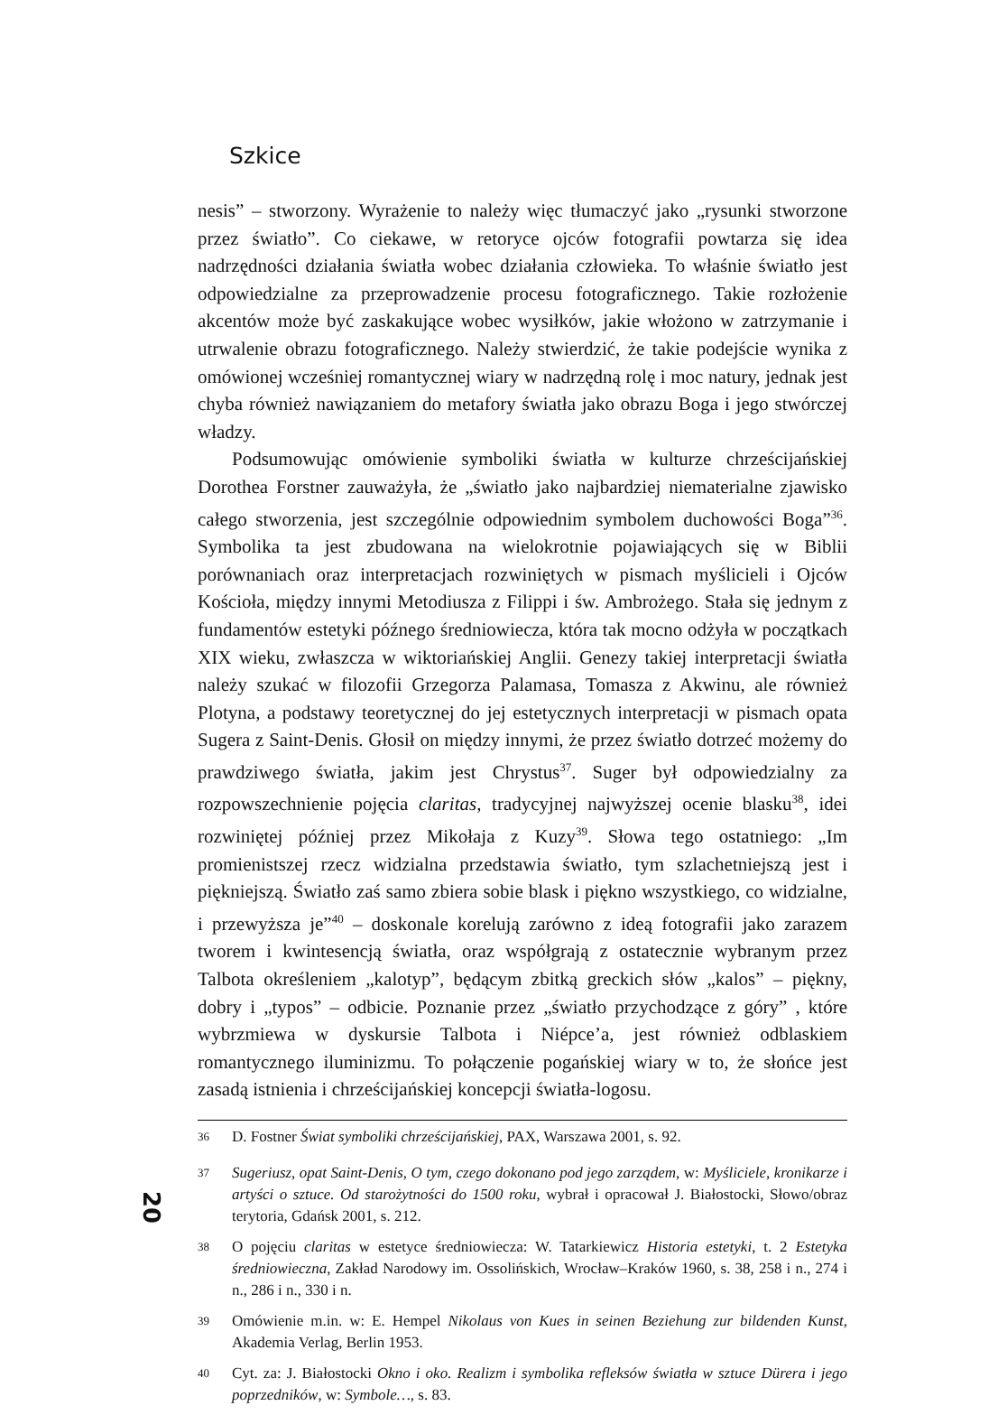Szkice
nesis” – stworzony. Wyrażenie to należy więc tłumaczyć jako „rysunki stworzone przez światło”. Co ciekawe, w retoryce ojców fotografii powtarza się idea nadrzędności działania światła wobec działania człowieka. To właśnie światło jest odpowiedzialne za przeprowadzenie procesu fotograficznego. Takie rozłożenie akcentów może być zaskakujące wobec wysiłków, jakie włożono w zatrzymanie i utrwalenie obrazu fotograficznego. Należy stwierdzić, że takie podejście wynika z omówionej wcześniej romantycznej wiary w nadrzędną rolę i moc natury, jednak jest chyba również nawiązaniem do metafory światła jako obrazu Boga i jego stwórczej władzy.
Podsumowując omówienie symboliki światła w kulturze chrześcijańskiej Dorothea Forstner zauważyła, że „światło jako najbardziej niematerialne zjawisko całego stworzenia, jest szczególnie odpowiednim symbolem duchowości Boga”<sup>36</sup>. Symbolika ta jest zbudowana na wielokrotnie pojawiających się w Biblii porównaniach oraz interpretacjach rozwiniętych w pismach myślicieli i Ojców Kościoła, między innymi Metodiusza z Filippi i św. Ambrożego. Stała się jednym z fundamentów estetyki późnego średniowiecza, która tak mocno odżyła w początkach XIX wieku, zwłaszcza w wiktoriańskiej Anglii. Genezy takiej interpretacji światła należy szukać w filozofii Grzegorza Palamasa, Tomasza z Akwinu, ale również Plotyna, a podstawy teoretycznej do jej estetycznych interpretacji w pismach opata Sugera z Saint-Denis. Głosił on między innymi, że przez światło dotrzeć możemy do prawdziwego światła, jakim jest Chrystus<sup>37</sup>. Suger był odpowiedzialny za rozpowszechnienie pojęcia claritas, tradycyjnej najwyższej ocenie blasku<sup>38</sup>, idei rozwiniętej później przez Mikołaja z Kuzy<sup>39</sup>. Słowa tego ostatniego: „Im promienistszej rzecz widzialna przedstawia światło, tym szlachetniejszą jest i piękniejszą. Światło zaś samo zbiera sobie blask i piękno wszystkiego, co widzialne, i przewyższa je”<sup>40</sup> – doskonale korelują zarówno z ideą fotografii jako zarazem tworem i kwintesencją światła, oraz współgrają z ostatecznie wybranym przez Talbota określeniem „kalotyp”, będącym zbitką greckich słów „kalos” – piękny, dobry i „typos” – odbicie. Poznanie przez „światło przychodzące z góry” , które wybrzmiewa w dyskursie Talbota i Niépce’a, jest również odblaskiem romantycznego iluminizmu. To połączenie pogańskiej wiary w to, że słońce jest zasadą istnienia i chrześcijańskiej koncepcji światła-logosu.
<sup>36</sup> D. Fostner Świat symboliki chrześcijańskiej, PAX, Warszawa 2001, s. 92.
<sup>37</sup> Sugeriusz, opat Saint-Denis, O tym, czego dokonano pod jego zarządem, w: Myśliciele, kronikarze i artyści o sztuce. Od starożytności do 1500 roku, wybrał i opracował J. Białostocki, Słowo/obraz terytoria, Gdańsk 2001, s. 212.
<sup>38</sup> O pojęciu claritas w estetyce średniowiecza: W. Tatarkiewicz Historia estetyki, t. 2 Estetyka średniowieczna, Zakład Narodowy im. Ossolińskich, Wrocław–Kraków 1960, s. 38, 258 i n., 274 i n., 286 i n., 330 i n.
<sup>39</sup> Omówienie m.in. w: E. Hempel Nikolaus von Kues in seinen Beziehung zur bildenden Kunst, Akademia Verlag, Berlin 1953.
<sup>40</sup> Cyt. za: J. Białostocki Okno i oko. Realizm i symbolika refleksów światła w sztuce Dürera i jego poprzedników, w: Symbole…, s. 83.
20